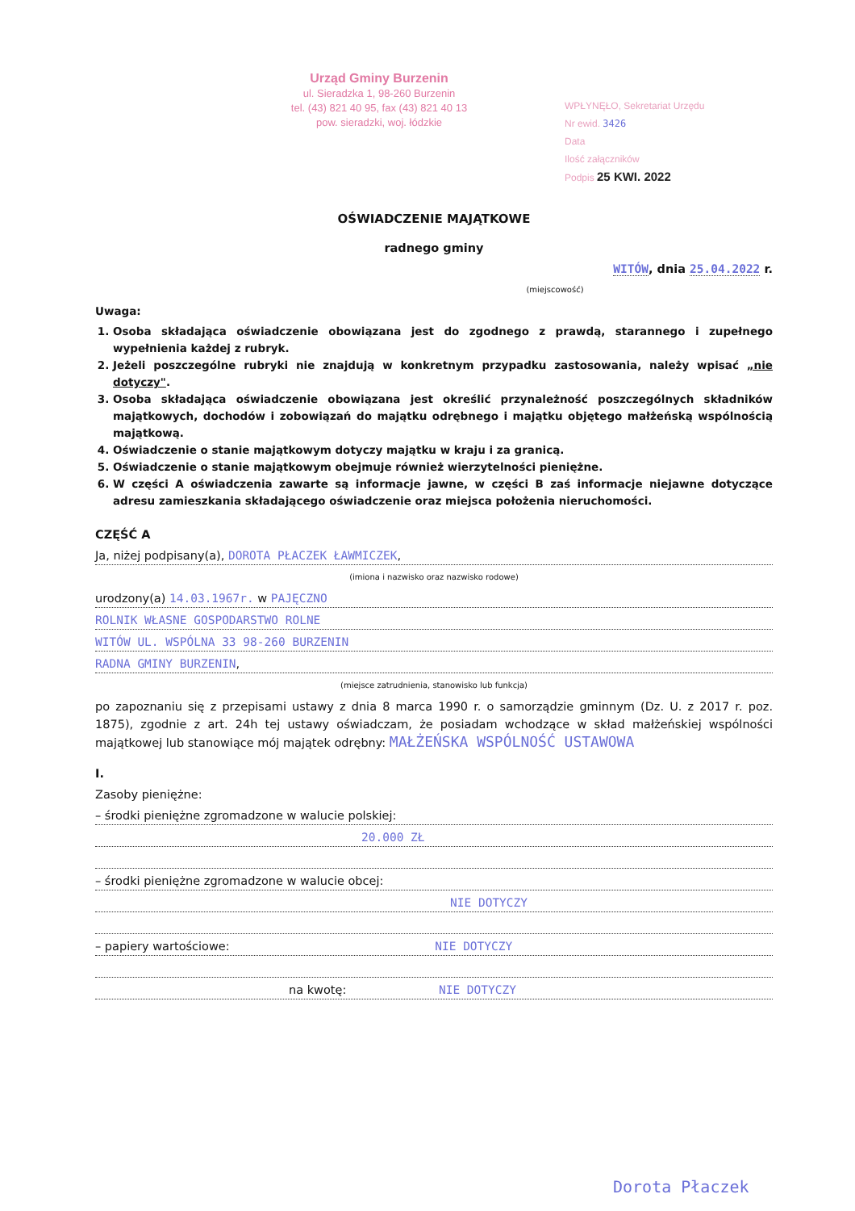Urząd Gminy Burzenin
ul. Sieradzka 1, 98-260 Burzenin
tel. (43) 821 40 95, fax (43) 821 40 13
pow. sieradzki, woj. łódzkie
WPŁYNĘŁO, Sekretariat Urzędu
Nr ewid. 3426
Data
Ilość załączników
Podpis 25 KWI. 2022
OŚWIADCZENIE MAJĄTKOWE
radnego gminy
WITÓW, dnia 25.04.2022 r.
(miejscowość)
Uwaga:
1. Osoba składająca oświadczenie obowiązana jest do zgodnego z prawdą, starannego i zupełnego wypełnienia każdej z rubryk.
2. Jeżeli poszczególne rubryki nie znajdują w konkretnym przypadku zastosowania, należy wpisać „nie dotyczy".
3. Osoba składająca oświadczenie obowiązana jest określić przynależność poszczególnych składników majątkowych, dochodów i zobowiązań do majątku odrębnego i majątku objętego małżeńską wspólnością majątkową.
4. Oświadczenie o stanie majątkowym dotyczy majątku w kraju i za granicą.
5. Oświadczenie o stanie majątkowym obejmuje również wierzytelności pieniężne.
6. W części A oświadczenia zawarte są informacje jawne, w części B zaś informacje niejawne dotyczące adresu zamieszkania składającego oświadczenie oraz miejsca położenia nieruchomości.
CZĘŚĆ A
Ja, niżej podpisany(a), DOROTA PŁACZEK ŁAWMICZEK,
(imiona i nazwisko oraz nazwisko rodowe)
urodzony(a) 14.03.1967r. w PAJĘCZNO
ROLNIK WŁASNE GOSPODARSTWO ROLNE
WITÓW UL. WSPÓLNA 33 98-260 BURZENIN
RADNA GMINY BURZENIN,
(miejsce zatrudnienia, stanowisko lub funkcja)
po zapoznaniu się z przepisami ustawy z dnia 8 marca 1990 r. o samorządzie gminnym (Dz. U. z 2017 r. poz. 1875), zgodnie z art. 24h tej ustawy oświadczam, że posiadam wchodzące w skład małżeńskiej wspólności majątkowej lub stanowiące mój majątek odrębny: MAŁŻEŃSKA WSPÓLNOŚĆ USTAWOWA
I.
Zasoby pieniężne:
– środki pieniężne zgromadzone w walucie polskiej:
20.000 ZŁ
– środki pieniężne zgromadzone w walucie obcej:
NIE DOTYCZY
– papiery wartościowe: NIE DOTYCZY
na kwotę: NIE DOTYCZY
Dorota Płaczek